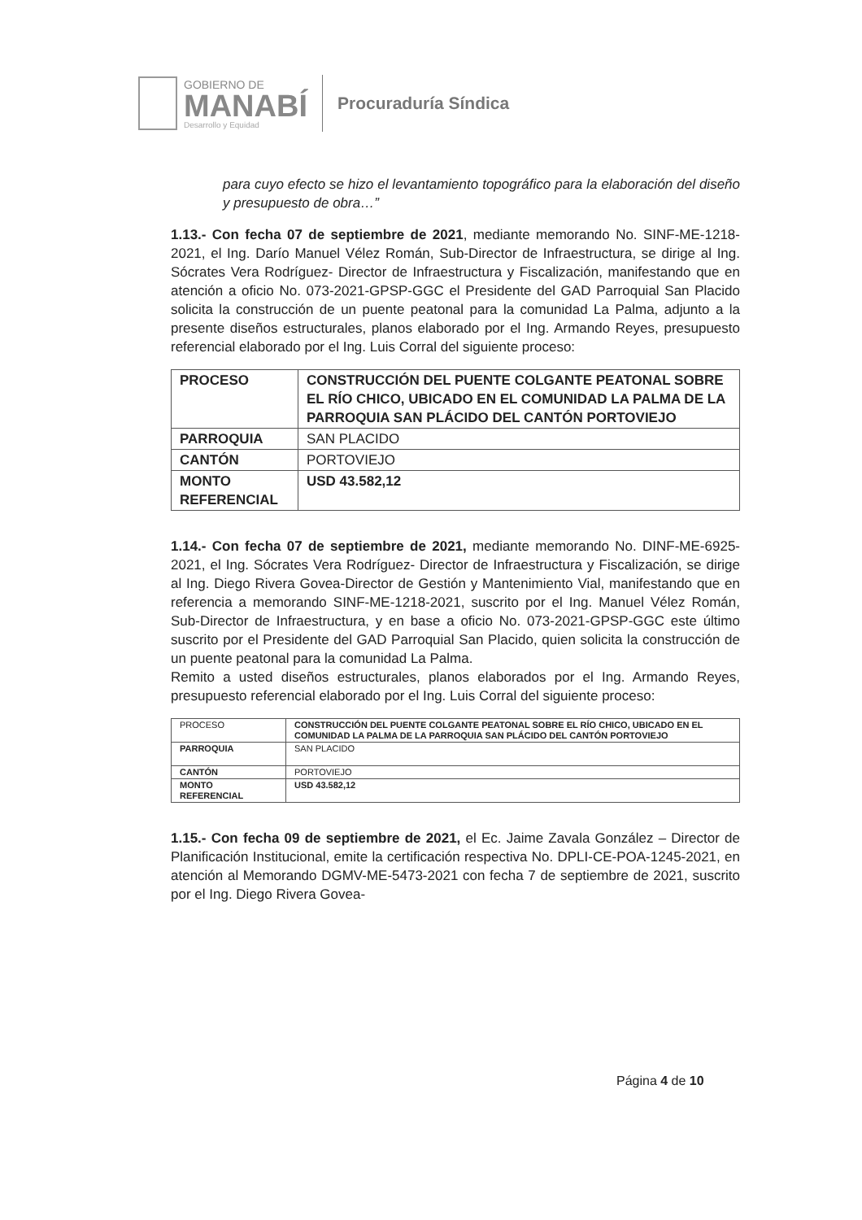GOBIERNO DE
MANABÍ
Desarrollo y Equidad
Procuraduría Síndica
para cuyo efecto se hizo el levantamiento topográfico para la elaboración del diseño y presupuesto de obra…”
1.13.- Con fecha 07 de septiembre de 2021, mediante memorando No. SINF-ME-1218-2021, el Ing. Darío Manuel Vélez Román, Sub-Director de Infraestructura, se dirige al Ing. Sócrates Vera Rodríguez- Director de Infraestructura y Fiscalización, manifestando que en atención a oficio No. 073-2021-GPSP-GGC el Presidente del GAD Parroquial San Placido solicita la construcción de un puente peatonal para la comunidad La Palma, adjunto a la presente diseños estructurales, planos elaborado por el Ing. Armando Reyes, presupuesto referencial elaborado por el Ing. Luis Corral del siguiente proceso:
| PROCESO | CONSTRUCCIÓN DEL PUENTE COLGANTE PEATONAL SOBRE EL RÍO CHICO, UBICADO EN EL COMUNIDAD LA PALMA DE LA PARROQUIA SAN PLÁCIDO DEL CANTÓN PORTOVIEJO |
| PARROQUIA | SAN PLACIDO |
| CANTÓN | PORTOVIEJO |
| MONTO REFERENCIAL | USD 43.582,12 |
1.14.- Con fecha 07 de septiembre de 2021, mediante memorando No. DINF-ME-6925-2021, el Ing. Sócrates Vera Rodríguez- Director de Infraestructura y Fiscalización, se dirige al Ing. Diego Rivera Govea-Director de Gestión y Mantenimiento Vial, manifestando que en referencia a memorando SINF-ME-1218-2021, suscrito por el Ing. Manuel Vélez Román, Sub-Director de Infraestructura, y en base a oficio No. 073-2021-GPSP-GGC este último suscrito por el Presidente del GAD Parroquial San Placido, quien solicita la construcción de un puente peatonal para la comunidad La Palma.
Remito a usted diseños estructurales, planos elaborados por el Ing. Armando Reyes, presupuesto referencial elaborado por el Ing. Luis Corral del siguiente proceso:
| PROCESO | CONSTRUCCIÓN DEL PUENTE COLGANTE PEATONAL SOBRE EL RÍO CHICO, UBICADO EN EL COMUNIDAD LA PALMA DE LA PARROQUIA SAN PLÁCIDO DEL CANTÓN PORTOVIEJO |
| PARROQUIA | SAN PLACIDO |
| CANTÓN | PORTOVIEJO |
| MONTO REFERENCIAL | USD 43.582,12 |
1.15.- Con fecha 09 de septiembre de 2021, el Ec. Jaime Zavala González – Director de Planificación Institucional, emite la certificación respectiva No. DPLI-CE-POA-1245-2021, en atención al Memorando DGMV-ME-5473-2021 con fecha 7 de septiembre de 2021, suscrito por el Ing. Diego Rivera Govea-
Página 4 de 10